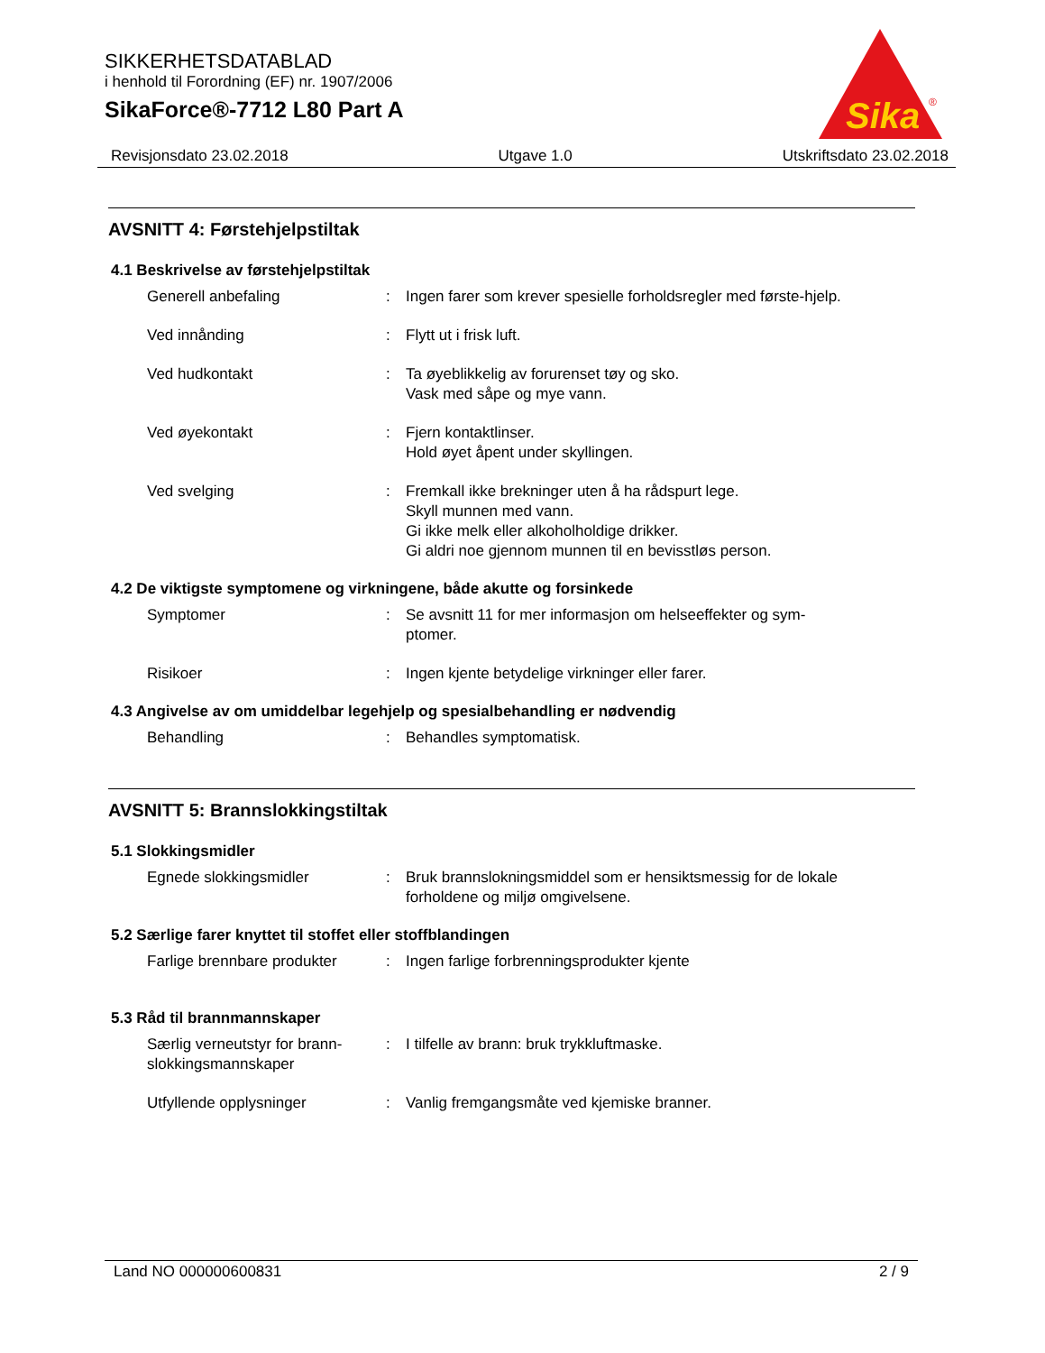SIKKERHETSDATABLAD
i henhold til Forordning (EF) nr. 1907/2006
SikaForce®-7712 L80 Part A
Sika
®
Revisjonsdato 23.02.2018 Utgave 1.0 Utskriftsdato 23.02.2018
AVSNITT 4: Førstehjelpstiltak
4.1 Beskrivelse av førstehjelpstiltak
Generell anbefaling : Ingen farer som krever spesielle forholdsregler med første-hjelp.
Ved innånding : Flytt ut i frisk luft.
Ved hudkontakt : Ta øyeblikkelig av forurenset tøy og sko.
Vask med såpe og mye vann.
Ved øyekontakt : Fjern kontaktlinser.
Hold øyet åpent under skyllingen.
Ved svelging : Fremkall ikke brekninger uten å ha rådspurt lege.
Skyll munnen med vann.
Gi ikke melk eller alkoholholdige drikker.
Gi aldri noe gjennom munnen til en bevisstløs person.
4.2 De viktigste symptomene og virkningene, både akutte og forsinkede
Symptomer : Se avsnitt 11 for mer informasjon om helseeffekter og sym-ptomer.
Risikoer : Ingen kjente betydelige virkninger eller farer.
4.3 Angivelse av om umiddelbar legehjelp og spesialbehandling er nødvendig
Behandling : Behandles symptomatisk.
AVSNITT 5: Brannslokkingstiltak
5.1 Slokkingsmidler
Egnede slokkingsmidler : Bruk brannslokningsmiddel som er hensiktsmessig for de lokale forholdene og miljø omgivelsene.
5.2 Særlige farer knyttet til stoffet eller stoffblandingen
Farlige brennbare produkter
: Ingen farlige forbrenningsprodukter kjente
5.3 Råd til brannmannskaper
Særlig verneutstyr for brann-slokkingsmannskaper
: I tilfelle av brann: bruk trykkluftmaske.
Utfyllende opplysninger : Vanlig fremgangsmåte ved kjemiske branner.
Land NO 000000600831 2 / 9